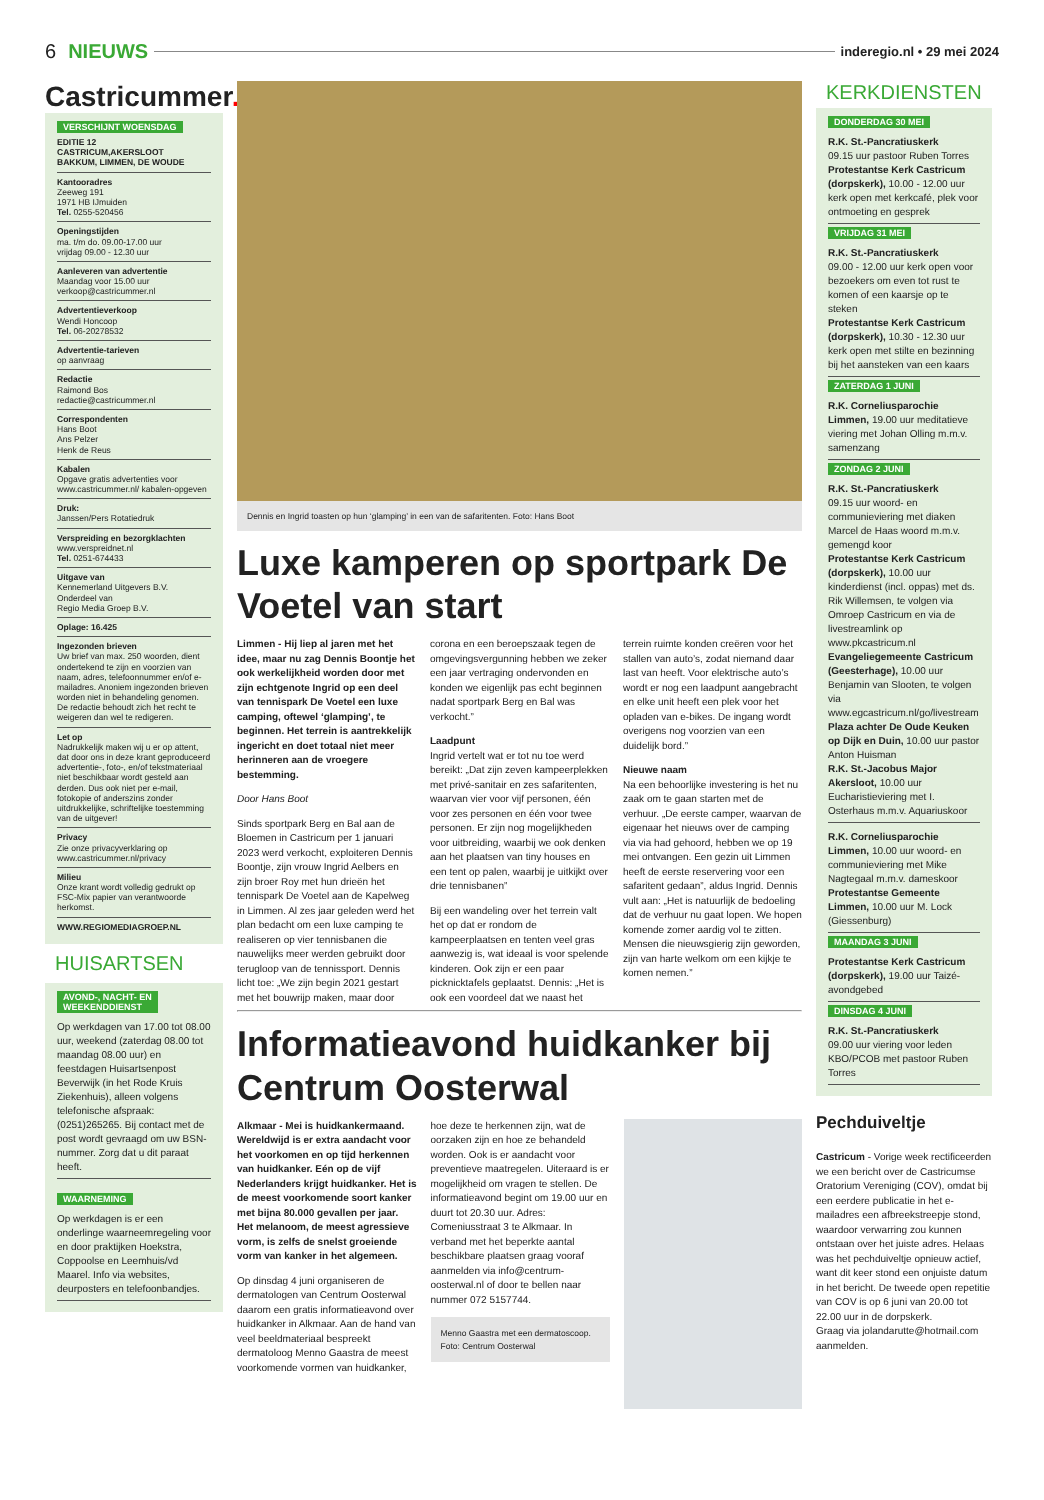6 NIEUWS inderegio.nl • 29 mei 2024
Castricummer.
VERSCHIJNT WOENSDAG
EDITIE 12
CASTRICUM,AKERSLOOT
BAKKUM, LIMMEN, DE WOUDE
Kantooradres
Zeeweg 191
1971 HB IJmuiden
Tel. 0255-520456
Openingstijden
ma. t/m do. 09.00-17.00 uur
vrijdag 09.00 - 12.30 uur
Aanleveren van advertentie
Maandag voor 15.00 uur
verkoop@castricummer.nl
Advertentieverkoop
Wendi Honcoop
Tel. 06-20278532
Advertentie-tarieven
op aanvraag
Redactie
Raimond Bos
redactie@castricummer.nl
Correspondenten
Hans Boot
Ans Pelzer
Henk de Reus
Kabalen
Opgave gratis advertenties voor www.castricummer.nl/ kabalen-opgeven
Druk:
Janssen/Pers Rotatiedruk
Verspreiding en bezorgklachten
www.verspreidnet.nl
Tel. 0251-674433
Uitgave van
Kennemerland Uitgevers B.V.
Onderdeel van
Regio Media Groep B.V.
Oplage: 16.425
Ingezonden brieven
Uw brief van max. 250 woorden, dient ondertekend te zijn en voorzien van naam, adres, telefoonnummer en/of e-mailadres. Anoniem ingezonden brieven worden niet in behandeling genomen. De redactie behoudt zich het recht te weigeren dan wel te redigeren.
Let op
Nadrukkelijk maken wij u er op attent, dat door ons in deze krant geproduceerd advertentie-, foto-, en/of tekstmateriaal niet beschikbaar wordt gesteld aan derden. Dus ook niet per e-mail, fotokopie of anderszins zonder uitdrukkelijke, schriftelijke toestemming van de uitgever!
Privacy
Zie onze privacyverklaring op www.castricummer.nl/privacy
Milieu
Onze krant wordt volledig gedrukt op FSC-Mix papier van verantwoorde herkomst.
WWW.REGIOMEDIAGROEP.NL
HUISARTSEN
AVOND-, NACHT- EN
WEEKENDDIENST
Op werkdagen van 17.00 tot 08.00 uur, weekend (zaterdag 08.00 tot maandag 08.00 uur) en feestdagen Huisartsenpost Beverwijk (in het Rode Kruis Ziekenhuis), alleen volgens telefonische afspraak: (0251)265265. Bij contact met de post wordt gevraagd om uw BSN-nummer. Zorg dat u dit paraat heeft.
WAARNEMING
Op werkdagen is er een onderlinge waarneemregeling voor en door praktijken Hoekstra, Coppoolse en Leemhuis/vd Maarel. Info via websites, deurposters en telefoonbandjes.
Dennis en Ingrid toasten op hun ‘glamping’ in een van de safaritenten. Foto: Hans Boot
Luxe kamperen op sportpark De Voetel van start
Limmen - Hij liep al jaren met het idee, maar nu zag Dennis Boontje het ook werkelijkheid worden door met zijn echtgenote Ingrid op een deel van tennispark De Voetel een luxe camping, oftewel ‘glamping’, te beginnen. Het terrein is aantrekkelijk ingericht en doet totaal niet meer herinneren aan de vroegere bestemming.
Door Hans Boot
Sinds sportpark Berg en Bal aan de Bloemen in Castricum per 1 januari 2023 werd verkocht, exploiteren Dennis Boontje, zijn vrouw Ingrid Aelbers en zijn broer Roy met hun drieën het tennispark De Voetel aan de Kapelweg in Limmen. Al zes jaar geleden werd het plan bedacht om een luxe camping te realiseren op vier tennisbanen die nauwelijks meer werden gebruikt door terugloop van de tennissport. Dennis licht toe: „We zijn begin 2021 gestart met het bouwrijp maken, maar door corona en een beroepszaak tegen de omgevingsvergunning hebben we zeker een jaar vertraging ondervonden en konden we eigenlijk pas echt beginnen nadat sportpark Berg en Bal was verkocht.”
Laadpunt
Ingrid vertelt wat er tot nu toe werd bereikt: „Dat zijn zeven kampeerplekken met privé-sanitair en zes safaritenten, waarvan vier voor vijf personen, één voor zes personen en één voor twee personen. Er zijn nog mogelijkheden voor uitbreiding, waarbij we ook denken aan het plaatsen van tiny houses en een tent op palen, waarbij je uitkijkt over drie tennisbanen”
Bij een wandeling over het terrein valt het op dat er rondom de kampeerplaatsen en tenten veel gras aanwezig is, wat ideaal is voor spelende kinderen. Ook zijn er een paar picknicktafels geplaatst. Dennis: „Het is ook een voordeel dat we naast het terrein ruimte konden creëren voor het stallen van auto’s, zodat niemand daar last van heeft. Voor elektrische auto’s wordt er nog een laadpunt aangebracht en elke unit heeft een plek voor het opladen van e-bikes. De ingang wordt overigens nog voorzien van een duidelijk bord.”
Nieuwe naam
Na een behoorlijke investering is het nu zaak om te gaan starten met de verhuur. „De eerste camper, waarvan de eigenaar het nieuws over de camping via via had gehoord, hebben we op 19 mei ontvangen. Een gezin uit Limmen heeft de eerste reservering voor een safaritent gedaan”, aldus Ingrid. Dennis vult aan: „Het is natuurlijk de bedoeling dat de verhuur nu gaat lopen. We hopen komende zomer aardig vol te zitten. Mensen die nieuwsgierig zijn geworden, zijn van harte welkom om een kijkje te komen nemen.”
Informatieavond huidkanker bij Centrum Oosterwal
Alkmaar - Mei is huidkankermaand. Wereldwijd is er extra aandacht voor het voorkomen en op tijd herkennen van huidkanker. Eén op de vijf Nederlanders krijgt huidkanker. Het is de meest voorkomende soort kanker met bijna 80.000 gevallen per jaar. Het melanoom, de meest agressieve vorm, is zelfs de snelst groeiende vorm van kanker in het algemeen.
Op dinsdag 4 juni organiseren de dermatologen van Centrum Oosterwal daarom een gratis informatieavond over huidkanker in Alkmaar. Aan de hand van veel beeldmateriaal bespreekt dermatoloog Menno Gaastra de meest voorkomende vormen van huidkanker, hoe deze te herkennen zijn, wat de oorzaken zijn en hoe ze behandeld worden. Ook is er aandacht voor preventieve maatregelen. Uiteraard is er mogelijkheid om vragen te stellen. De informatieavond begint om 19.00 uur en duurt tot 20.30 uur. Adres: Comeniusstraat 3 te Alkmaar. In verband met het beperkte aantal beschikbare plaatsen graag vooraf aanmelden via info@centrum-oosterwal.nl of door te bellen naar nummer 072 5157744.
Menno Gaastra met een dermatoscoop. Foto: Centrum Oosterwal
KERKDIENSTEN
DONDERDAG 30 MEI
R.K. St.-Pancratiuskerk
09.15 uur pastoor Ruben Torres
Protestantse Kerk Castricum (dorpskerk), 10.00 - 12.00 uur kerk open met kerkcafé, plek voor ontmoeting en gesprek
VRIJDAG 31 MEI
R.K. St.-Pancratiuskerk
09.00 - 12.00 uur kerk open voor bezoekers om even tot rust te komen of een kaarsje op te steken
Protestantse Kerk Castricum (dorpskerk), 10.30 - 12.30 uur kerk open met stilte en bezinning bij het aansteken van een kaars
ZATERDAG 1 JUNI
R.K. Corneliusparochie Limmen, 19.00 uur meditatieve viering met Johan Olling m.m.v. samenzang
ZONDAG 2 JUNI
R.K. St.-Pancratiuskerk
09.15 uur woord- en communieviering met diaken Marcel de Haas woord m.m.v. gemengd koor
Protestantse Kerk Castricum (dorpskerk), 10.00 uur kinderdienst (incl. oppas) met ds. Rik Willemsen, te volgen via Omroep Castricum en via de livestreamlink op www.pkcastricum.nl
Evangeliegemeente Castricum (Geesterhage), 10.00 uur Benjamin van Slooten, te volgen via www.egcastricum.nl/go/livestream
Plaza achter De Oude Keuken op Dijk en Duin, 10.00 uur pastor Anton Huisman
R.K. St.-Jacobus Major Akersloot, 10.00 uur Eucharistieviering met I. Osterhaus m.m.v. Aquariuskoor
R.K. Corneliusparochie Limmen, 10.00 uur woord- en communieviering met Mike Nagtegaal m.m.v. dameskoor
Protestantse Gemeente Limmen, 10.00 uur M. Lock (Giessenburg)
MAANDAG 3 JUNI
Protestantse Kerk Castricum (dorpskerk), 19.00 uur Taizé-avondgebed
DINSDAG 4 JUNI
R.K. St.-Pancratiuskerk
09.00 uur viering voor leden KBO/PCOB met pastoor Ruben Torres
Pechduiveltje
Castricum - Vorige week rectificeerden we een bericht over de Castricumse Oratorium Vereniging (COV), omdat bij een eerdere publicatie in het e-mailadres een afbreekstreepje stond, waardoor verwarring zou kunnen ontstaan over het juiste adres. Helaas was het pechduiveltje opnieuw actief, want dit keer stond een onjuiste datum in het bericht. De tweede open repetitie van COV is op 6 juni van 20.00 tot 22.00 uur in de dorpskerk.
Graag via jolandarutte@hotmail.com aanmelden.